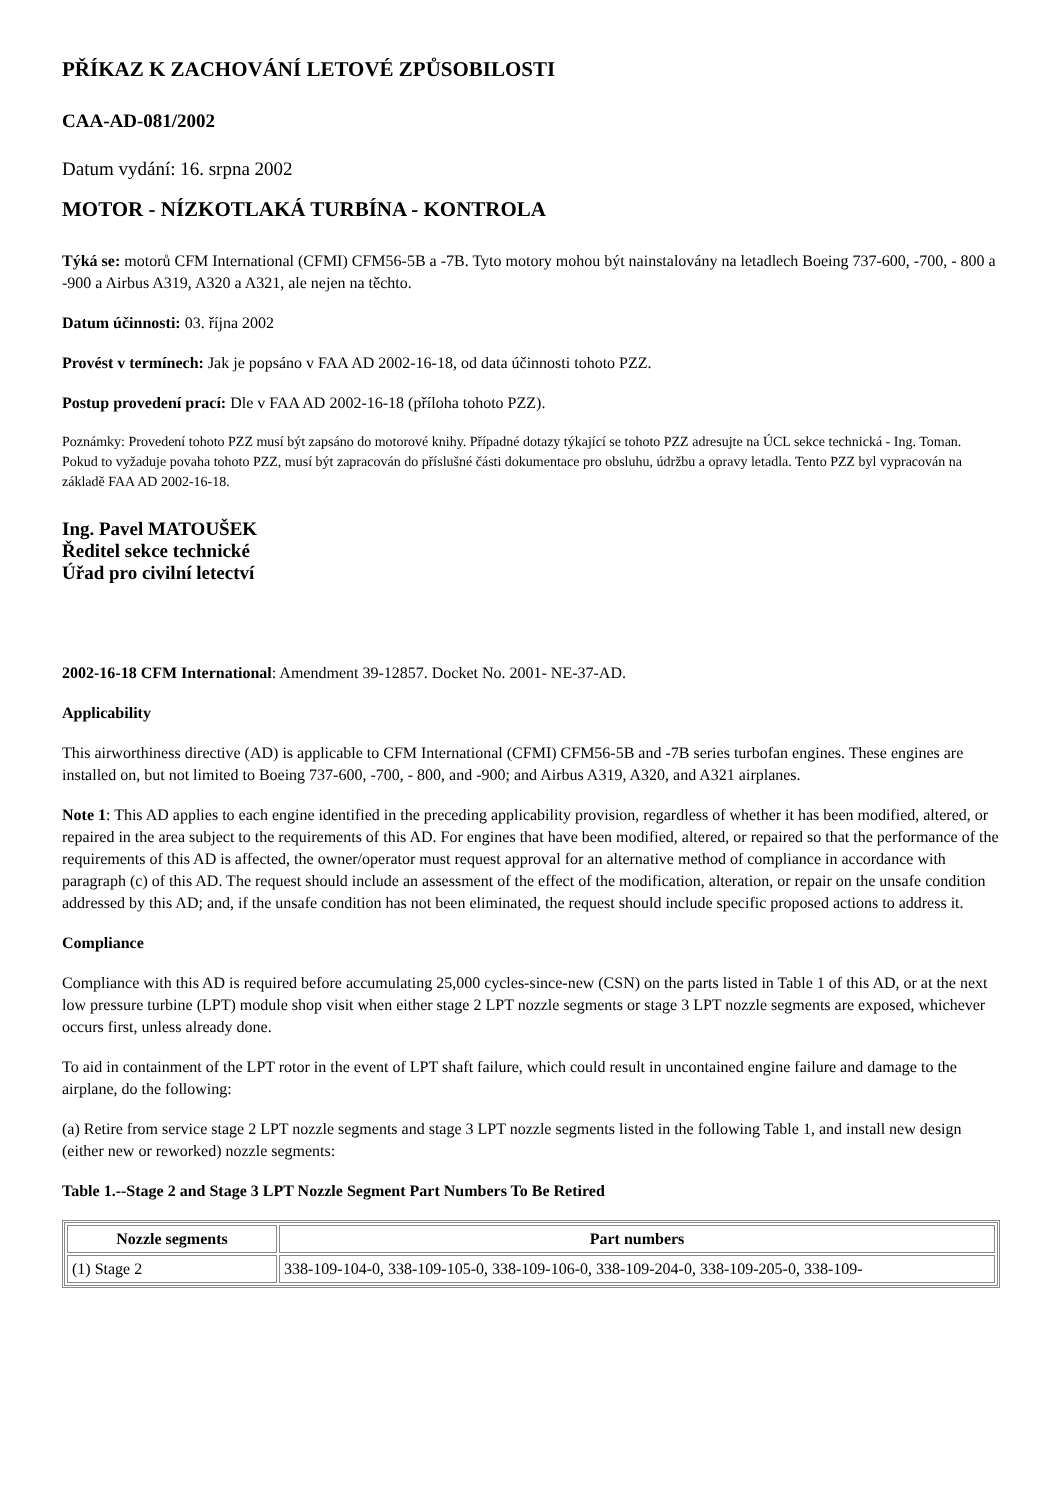PŘÍKAZ K ZACHOVÁNÍ LETOVÉ ZPŮSOBILOSTI
CAA-AD-081/2002
Datum vydání: 16. srpna 2002
MOTOR - NÍZKOTLAKÁ TURBÍNA - KONTROLA
Týká se: motorů CFM International (CFMI) CFM56-5B a -7B. Tyto motory mohou být nainstalovány na letadlech Boeing 737-600, -700, - 800 a -900 a Airbus A319, A320 a A321, ale nejen na těchto.
Datum účinnosti: 03. října 2002
Provést v termínech: Jak je popsáno v FAA AD 2002-16-18, od data účinnosti tohoto PZZ.
Postup provedení prací: Dle v FAA AD 2002-16-18 (příloha tohoto PZZ).
Poznámky: Provedení tohoto PZZ musí být zapsáno do motorové knihy. Případné dotazy týkající se tohoto PZZ adresujte na ÚCL sekce technická - Ing. Toman. Pokud to vyžaduje povaha tohoto PZZ, musí být zapracován do příslušné části dokumentace pro obsluhu, údržbu a opravy letadla. Tento PZZ byl vypracován na základě FAA AD 2002-16-18.
Ing. Pavel MATOUŠEK
Ředitel sekce technické
Úřad pro civilní letectví
2002-16-18 CFM International: Amendment 39-12857. Docket No. 2001- NE-37-AD.
Applicability
This airworthiness directive (AD) is applicable to CFM International (CFMI) CFM56-5B and -7B series turbofan engines. These engines are installed on, but not limited to Boeing 737-600, -700, - 800, and -900; and Airbus A319, A320, and A321 airplanes.
Note 1: This AD applies to each engine identified in the preceding applicability provision, regardless of whether it has been modified, altered, or repaired in the area subject to the requirements of this AD. For engines that have been modified, altered, or repaired so that the performance of the requirements of this AD is affected, the owner/operator must request approval for an alternative method of compliance in accordance with paragraph (c) of this AD. The request should include an assessment of the effect of the modification, alteration, or repair on the unsafe condition addressed by this AD; and, if the unsafe condition has not been eliminated, the request should include specific proposed actions to address it.
Compliance
Compliance with this AD is required before accumulating 25,000 cycles-since-new (CSN) on the parts listed in Table 1 of this AD, or at the next low pressure turbine (LPT) module shop visit when either stage 2 LPT nozzle segments or stage 3 LPT nozzle segments are exposed, whichever occurs first, unless already done.
To aid in containment of the LPT rotor in the event of LPT shaft failure, which could result in uncontained engine failure and damage to the airplane, do the following:
(a) Retire from service stage 2 LPT nozzle segments and stage 3 LPT nozzle segments listed in the following Table 1, and install new design (either new or reworked) nozzle segments:
Table 1.--Stage 2 and Stage 3 LPT Nozzle Segment Part Numbers To Be Retired
| Nozzle segments | Part numbers |
| --- | --- |
| (1) Stage 2 | 338-109-104-0, 338-109-105-0, 338-109-106-0, 338-109-204-0, 338-109-205-0, 338-109- |